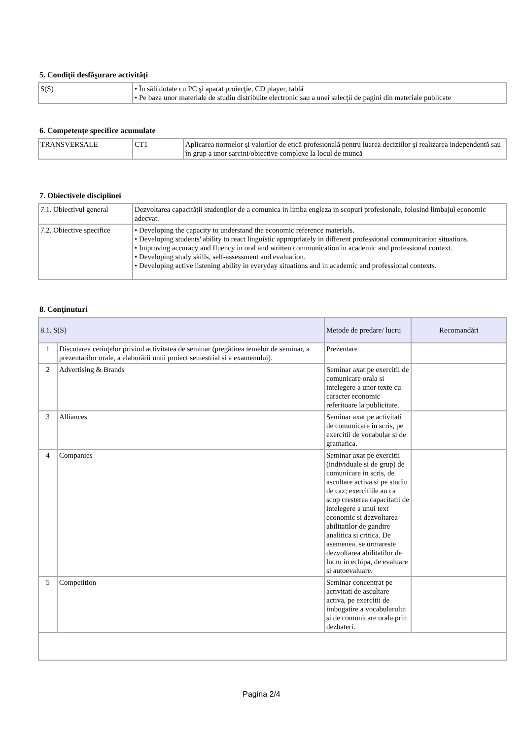5. Condiţii desfăşurare activităţi
| S(S) | • În săli dotate cu PC şi aparat proiecţie, CD player, tablă • Pe baza unor materiale de studiu distribuite electronic sau a unei selecţii de pagini din materiale publicate |
6. Competenţe specifice acumulate
| TRANSVERSALE | CT1 | Aplicarea normelor şi valorilor de etică profesională pentru luarea deciziilor şi realizarea independentă sau în grup a unor sarcini/obiective complexe la locul de muncă |
7. Obiectivele disciplinei
| 7.1. Obiectivul general | Dezvoltarea capacităţii studenţilor de a comunica in limba engleza in scopuri profesionale, folosind limbajul economic adecvat. |
| 7.2. Obiective specifice | • Developing the capacity to understand the economic reference materials. • Developing students' ability to react linguistic appropriately in different professional communication situations. • Improving accuracy and fluency in oral and written communication in academic and professional context. • Developing study skills, self-assessment and evaluation. • Developing active listening ability in everyday situations and in academic and professional contexts. |
8. Conţinuturi
| 8.1. S(S) | | Metode de predare/ lucru | Recomandări |
| --- | --- | --- | --- |
| 1 | Discutarea cerinţelor privind activitatea de seminar (pregătirea temelor de seminar, a prezentarilor orale, a elaborării unui proiect semestrial si a examenului). | Prezentare | |
| 2 | Advertising & Brands | Seminar axat pe exercitii de comunicare orala si intelegere a unor texte cu caracter economic referitoare la publicitate. | |
| 3 | Alliances | Seminar axat pe activitati de comunicare in scris, pe exercitii de vocabular si de gramatica. | |
| 4 | Companies | Seminar axat pe exercitii (individuale si de grup) de comunicare in scris, de ascultare activa si pe studiu de caz; exercitiile au ca scop cresterea capacitatii de intelegere a unui text economic si dezvoltarea abilitatilor de gandire analitica si critica. De asemenea, se urmareste dezvoltarea abilitatilor de lucru in echipa, de evaluare si autoevaluare. | |
| 5 | Competition | Seminar concentrat pe activitati de ascultare activa, pe exercitii de imbogatire a vocabularului si de comunicare orala prin dezbateri. | |
Pagina 2/4